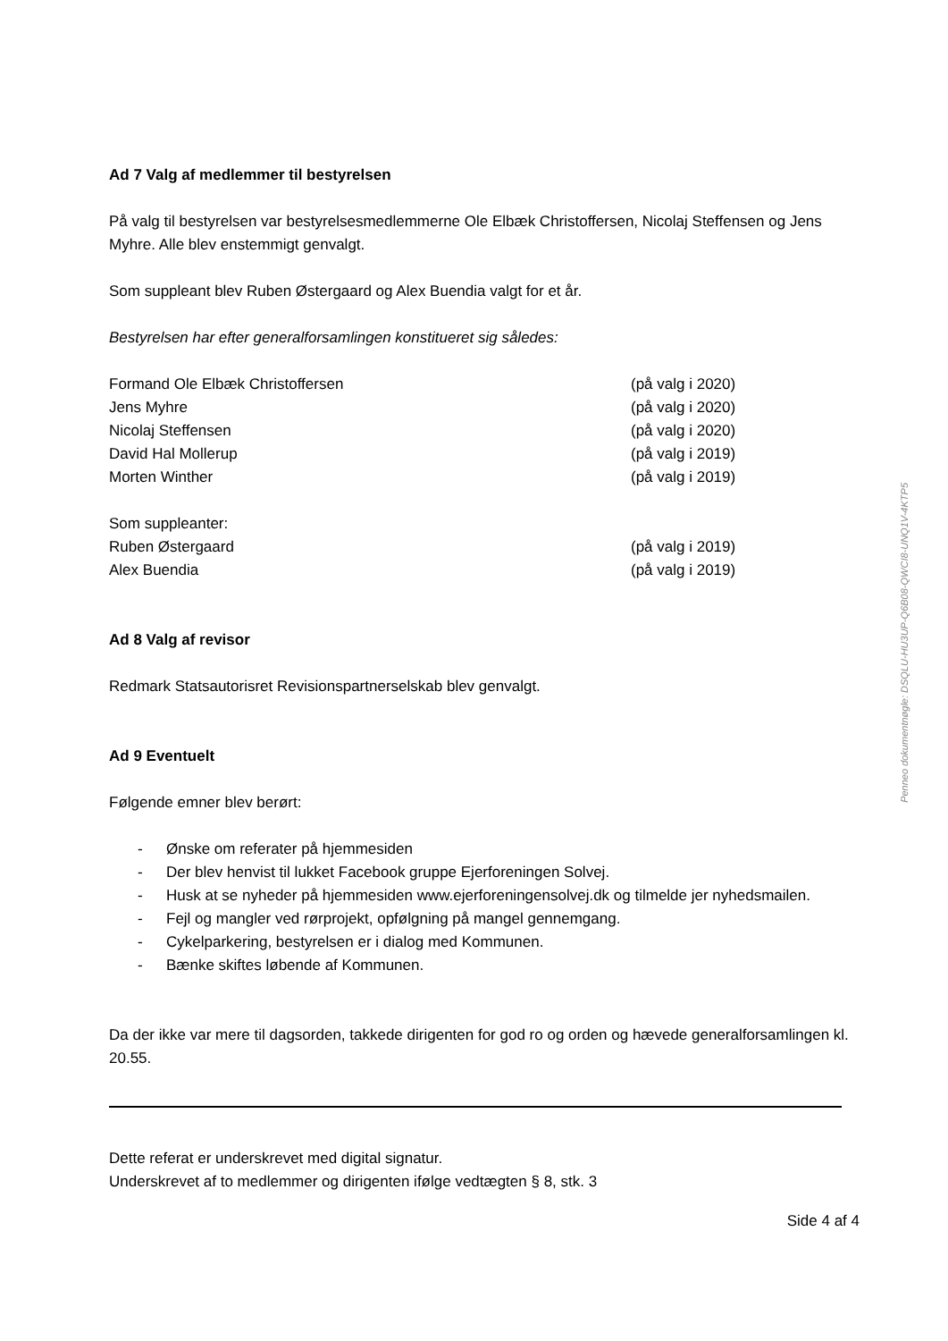Ad 7 Valg af medlemmer til bestyrelsen
På valg til bestyrelsen var bestyrelsesmedlemmerne Ole Elbæk Christoffersen, Nicolaj Steffensen og Jens Myhre. Alle blev enstemmigt genvalgt.
Som suppleant blev Ruben Østergaard og Alex Buendia valgt for et år.
Bestyrelsen har efter generalforsamlingen konstitueret sig således:
Formand Ole Elbæk Christoffersen (på valg i 2020)
Jens Myhre (på valg i 2020)
Nicolaj Steffensen (på valg i 2020)
David Hal Mollerup (på valg i 2019)
Morten Winther (på valg i 2019)
Som suppleanter:
Ruben Østergaard (på valg i 2019)
Alex Buendia (på valg i 2019)
Ad 8 Valg af revisor
Redmark Statsautorisret Revisionspartnerselskab blev genvalgt.
Ad 9 Eventuelt
Følgende emner blev berørt:
- Ønske om referater på hjemmesiden
- Der blev henvist til lukket Facebook gruppe Ejerforeningen Solvej.
- Husk at se nyheder på hjemmesiden www.ejerforeningensolvej.dk og tilmelde jer nyhedsmailen.
- Fejl og mangler ved rørprojekt, opfølgning på mangel gennemgang.
- Cykelparkering, bestyrelsen er i dialog med Kommunen.
- Bænke skiftes løbende af Kommunen.
Da der ikke var mere til dagsorden, takkede dirigenten for god ro og orden og hævede generalforsamlingen kl. 20.55.
Dette referat er underskrevet med digital signatur.
Underskrevet af to medlemmer og dirigenten ifølge vedtægten § 8, stk. 3
Side 4 af 4
Penneo dokumentnøgle: DSQLU-HU3UP-Q6B08-QWCI8-UNQ1V-4KTP5